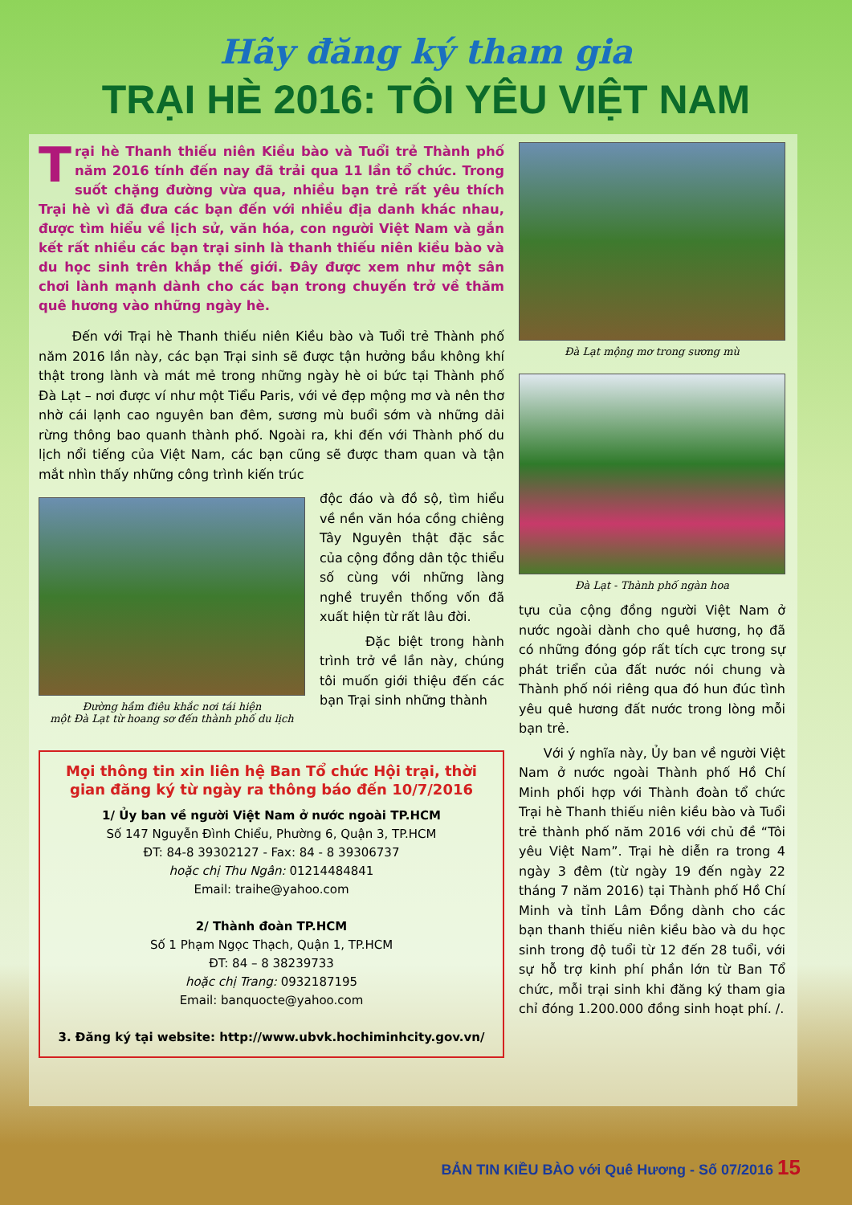Hãy đăng ký tham gia
TRẠI HÈ 2016: TÔI YÊU VIỆT NAM
Trại hè Thanh thiếu niên Kiều bào và Tuổi trẻ Thành phố năm 2016 tính đến nay đã trải qua 11 lần tổ chức. Trong suốt chặng đường vừa qua, nhiều bạn trẻ rất yêu thích Trại hè vì đã đưa các bạn đến với nhiều địa danh khác nhau, được tìm hiểu về lịch sử, văn hóa, con người Việt Nam và gắn kết rất nhiều các bạn trại sinh là thanh thiếu niên kiều bào và du học sinh trên khắp thế giới. Đây được xem như một sân chơi lành mạnh dành cho các bạn trong chuyến trở về thăm quê hương vào những ngày hè.
Đến với Trại hè Thanh thiếu niên Kiều bào và Tuổi trẻ Thành phố năm 2016 lần này, các bạn Trại sinh sẽ được tận hưởng bầu không khí thật trong lành và mát mẻ trong những ngày hè oi bức tại Thành phố Đà Lạt – nơi được ví như một Tiểu Paris, với vẻ đẹp mộng mơ và nên thơ nhờ cái lạnh cao nguyên ban đêm, sương mù buổi sớm và những dải rừng thông bao quanh thành phố. Ngoài ra, khi đến với Thành phố du lịch nổi tiếng của Việt Nam, các bạn cũng sẽ được tham quan và tận mắt nhìn thấy những công trình kiến trúc
Đường hầm điêu khắc nơi tái hiện
một Đà Lạt từ hoang sơ đến thành phố du lịch
độc đáo và đồ sộ, tìm hiểu về nền văn hóa cồng chiêng Tây Nguyên thật đặc sắc của cộng đồng dân tộc thiểu số cùng với những làng nghề truyền thống vốn đã xuất hiện từ rất lâu đời.
Đặc biệt trong hành trình trở về lần này, chúng tôi muốn giới thiệu đến các bạn Trại sinh những thành
Mọi thông tin xin liên hệ Ban Tổ chức Hội trại, thời gian đăng ký từ ngày ra thông báo đến 10/7/2016
1/ Ủy ban về người Việt Nam ở nước ngoài TP.HCM
Số 147 Nguyễn Đình Chiểu, Phường 6, Quận 3, TP.HCM
ĐT: 84-8 39302127 - Fax: 84 - 8 39306737
hoặc chị Thu Ngân: 01214484841
Email: traihe@yahoo.com
2/ Thành đoàn TP.HCM
Số 1 Phạm Ngọc Thạch, Quận 1, TP.HCM
ĐT: 84 – 8 38239733
hoặc chị Trang: 0932187195
Email: banquocte@yahoo.com
3. Đăng ký tại website: http://www.ubvk.hochiminhcity.gov.vn/
Đà Lạt mộng mơ trong sương mù
Đà Lạt - Thành phố ngàn hoa
tựu của cộng đồng người Việt Nam ở nước ngoài dành cho quê hương, họ đã có những đóng góp rất tích cực trong sự phát triển của đất nước nói chung và Thành phố nói riêng qua đó hun đúc tình yêu quê hương đất nước trong lòng mỗi bạn trẻ.
Với ý nghĩa này, Ủy ban về người Việt Nam ở nước ngoài Thành phố Hồ Chí Minh phối hợp với Thành đoàn tổ chức Trại hè Thanh thiếu niên kiều bào và Tuổi trẻ thành phố năm 2016 với chủ đề “Tôi yêu Việt Nam”. Trại hè diễn ra trong 4 ngày 3 đêm (từ ngày 19 đến ngày 22 tháng 7 năm 2016) tại Thành phố Hồ Chí Minh và tỉnh Lâm Đồng dành cho các bạn thanh thiếu niên kiều bào và du học sinh trong độ tuổi từ 12 đến 28 tuổi, với sự hỗ trợ kinh phí phần lớn từ Ban Tổ chức, mỗi trại sinh khi đăng ký tham gia chỉ đóng 1.200.000 đồng sinh hoạt phí. /.
BẢN TIN KIỀU BÀO với Quê Hương - Số 07/2016 15